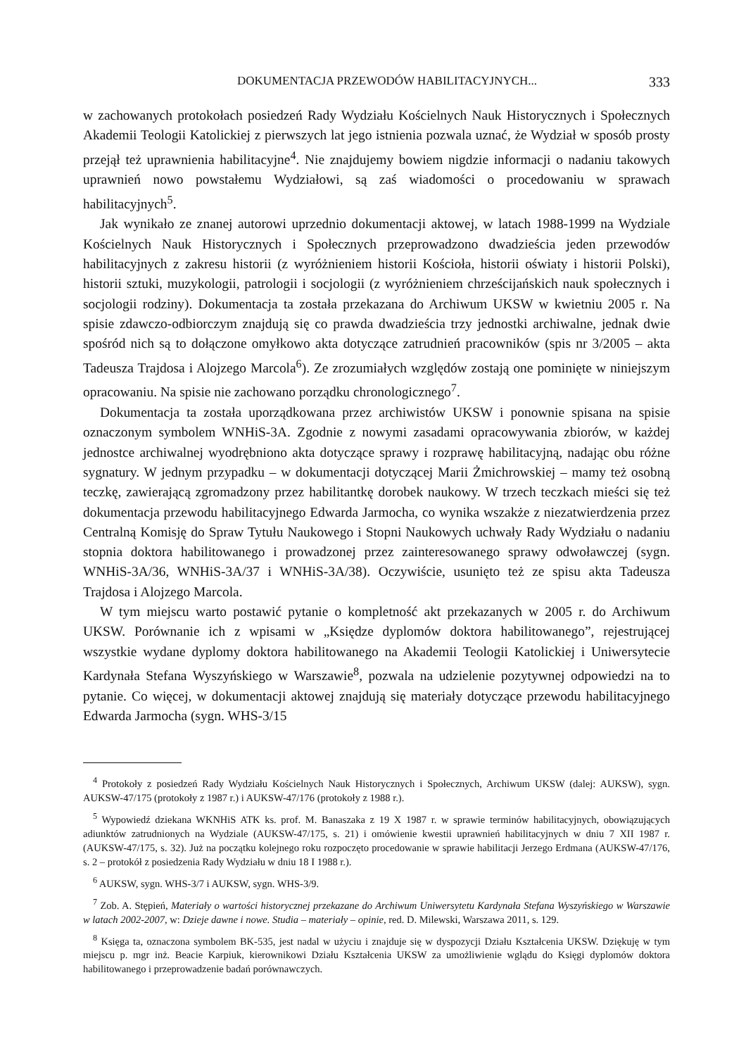DOKUMENTACJA PRZEWODÓW HABILITACYJNYCH... 333
w zachowanych protokołach posiedzeń Rady Wydziału Kościelnych Nauk Historycznych i Społecznych Akademii Teologii Katolickiej z pierwszych lat jego istnienia pozwala uznać, że Wydział w sposób prosty przejął też uprawnienia habilitacyjne<sup>4</sup>. Nie znajdujemy bowiem nigdzie informacji o nadaniu takowych uprawnień nowo powstałemu Wydziałowi, są zaś wiadomości o procedowaniu w sprawach habilitacyjnych<sup>5</sup>.
Jak wynikało ze znanej autorowi uprzednio dokumentacji aktowej, w latach 1988-1999 na Wydziale Kościelnych Nauk Historycznych i Społecznych przeprowadzono dwadzieścia jeden przewodów habilitacyjnych z zakresu historii (z wyróżnieniem historii Kościoła, historii oświaty i historii Polski), historii sztuki, muzykologii, patrologii i socjologii (z wyróżnieniem chrześcijańskich nauk społecznych i socjologii rodziny). Dokumentacja ta została przekazana do Archiwum UKSW w kwietniu 2005 r. Na spisie zdawczo-odbiorczym znajdują się co prawda dwadzieścia trzy jednostki archiwalne, jednak dwie spośród nich są to dołączone omyłkowo akta dotyczące zatrudnień pracowników (spis nr 3/2005 – akta Tadeusza Trajdosa i Alojzego Marcola<sup>6</sup>). Ze zrozumiałych względów zostają one pominięte w niniejszym opracowaniu. Na spisie nie zachowano porządku chronologicznego<sup>7</sup>.
Dokumentacja ta została uporządkowana przez archiwistów UKSW i ponownie spisana na spisie oznaczonym symbolem WNHiS-3A. Zgodnie z nowymi zasadami opracowywania zbiorów, w każdej jednostce archiwalnej wyodrębniono akta dotyczące sprawy i rozprawę habilitacyjną, nadając obu różne sygnatury. W jednym przypadku – w dokumentacji dotyczącej Marii Żmichrowskiej – mamy też osobną teczkę, zawierającą zgromadzony przez habilitantkę dorobek naukowy. W trzech teczkach mieści się też dokumentacja przewodu habilitacyjnego Edwarda Jarmocha, co wynika wszakże z niezatwierdzenia przez Centralną Komisję do Spraw Tytułu Naukowego i Stopni Naukowych uchwały Rady Wydziału o nadaniu stopnia doktora habilitowanego i prowadzonej przez zainteresowanego sprawy odwoławczej (sygn. WNHiS-3A/36, WNHiS-3A/37 i WNHiS-3A/38). Oczywiście, usunięto też ze spisu akta Tadeusza Trajdosa i Alojzego Marcola.
W tym miejscu warto postawić pytanie o kompletność akt przekazanych w 2005 r. do Archiwum UKSW. Porównanie ich z wpisami w „Księdze dyplomów doktora habilitowanego”, rejestrującej wszystkie wydane dyplomy doktora habilitowanego na Akademii Teologii Katolickiej i Uniwersytecie Kardynała Stefana Wyszyńskiego w Warszawie<sup>8</sup>, pozwala na udzielenie pozytywnej odpowiedzi na to pytanie. Co więcej, w dokumentacji aktowej znajdują się materiały dotyczące przewodu habilitacyjnego Edwarda Jarmocha (sygn. WHS-3/15
<sup>4</sup> Protokoły z posiedzeń Rady Wydziału Kościelnych Nauk Historycznych i Społecznych, Archiwum UKSW (dalej: AUKSW), sygn. AUKSW-47/175 (protokoły z 1987 r.) i AUKSW-47/176 (protokoły z 1988 r.).
<sup>5</sup> Wypowiedź dziekana WKNHiS ATK ks. prof. M. Banaszaka z 19 X 1987 r. w sprawie terminów habilitacyjnych, obowiązujących adiunktów zatrudnionych na Wydziale (AUKSW-47/175, s. 21) i omówienie kwestii uprawnień habilitacyjnych w dniu 7 XII 1987 r. (AUKSW-47/175, s. 32). Już na początku kolejnego roku rozpoczęto procedowanie w sprawie habilitacji Jerzego Erdmana (AUKSW-47/176, s. 2 – protokół z posiedzenia Rady Wydziału w dniu 18 I 1988 r.).
<sup>6</sup> AUKSW, sygn. WHS-3/7 i AUKSW, sygn. WHS-3/9.
<sup>7</sup> Zob. A. Stępień, Materiały o wartości historycznej przekazane do Archiwum Uniwersytetu Kardynała Stefana Wyszyńskiego w Warszawie w latach 2002-2007, w: Dzieje dawne i nowe. Studia – materiały – opinie, red. D. Milewski, Warszawa 2011, s. 129.
<sup>8</sup> Księga ta, oznaczona symbolem BK-535, jest nadal w użyciu i znajduje się w dyspozycji Działu Kształcenia UKSW. Dziękuję w tym miejscu p. mgr inż. Beacie Karpiuk, kierownikowi Działu Kształcenia UKSW za umożliwienie wglądu do Księgi dyplomów doktora habilitowanego i przeprowadzenie badań porównawczych.